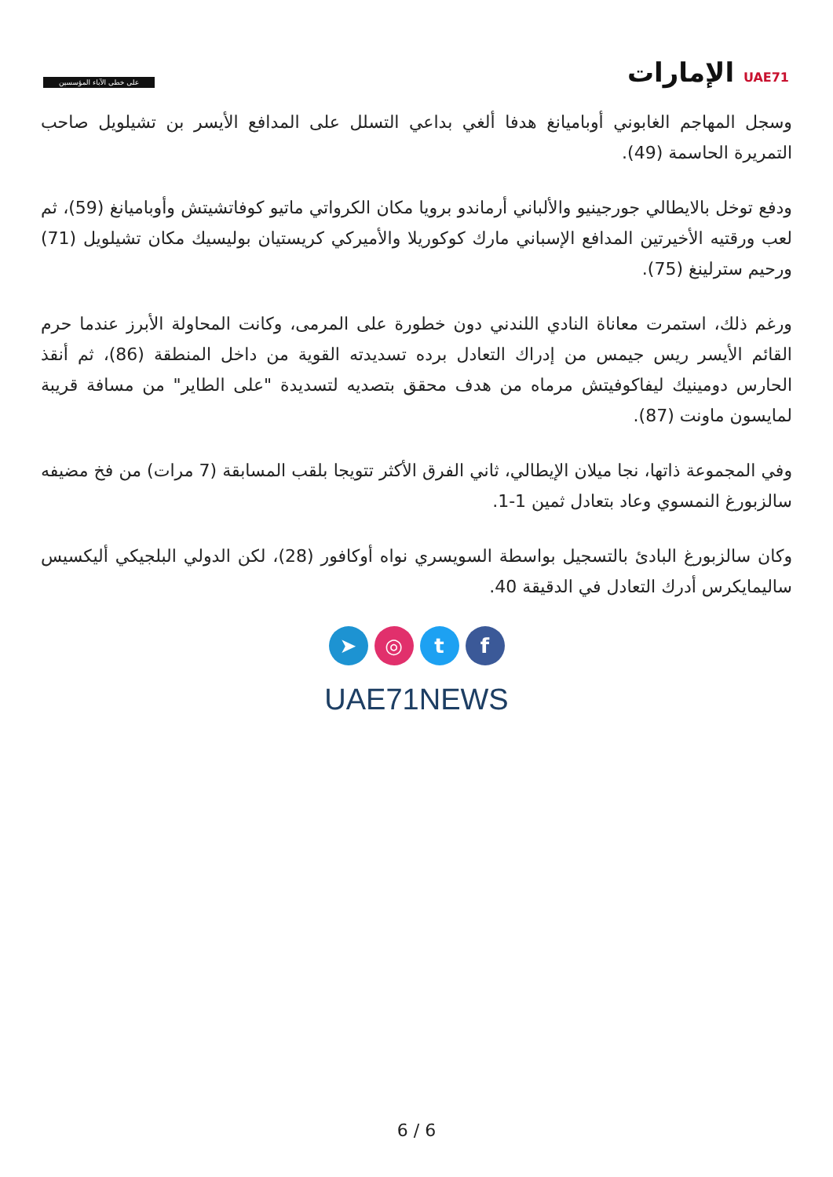على خطى الآباء المؤسسين
UAE71 الإمارات
وسجل المهاجم الغابوني أوباميانغ هدفا ألغي بداعي التسلل على المدافع الأيسر بن تشيلويل صاحب التمريرة الحاسمة (49).
ودفع توخل بالايطالي جورجينيو والألباني أرماندو برويا مكان الكرواتي ماتيو كوفاتشيتش وأوباميانغ (59)، ثم لعب ورقتيه الأخيرتين المدافع الإسباني مارك كوكوريلا والأميركي كريستيان بوليسيك مكان تشيلويل (71) ورحيم سترلينغ (75).
ورغم ذلك، استمرت معاناة النادي اللندني دون خطورة على المرمى، وكانت المحاولة الأبرز عندما حرم القائم الأيسر ريس جيمس من إدراك التعادل برده تسديدته القوية من داخل المنطقة (86)، ثم أنقذ الحارس دومينيك ليفاكوفيتش مرماه من هدف محقق بتصديه لتسديدة "على الطاير" من مسافة قريبة لمايسون ماونت (87).
وفي المجموعة ذاتها، نجا ميلان الإيطالي، ثاني الفرق الأكثر تتويجا بلقب المسابقة (7 مرات) من فخ مضيفه سالزبورغ النمسوي وعاد بتعادل ثمين 1-1.
وكان سالزبورغ البادئ بالتسجيل بواسطة السويسري نواه أوكافور (28)، لكن الدولي البلجيكي أليكسيس ساليمايكرس أدرك التعادل في الدقيقة 40.
➤ ◎ tf
UAE71NEWS
6 / 6